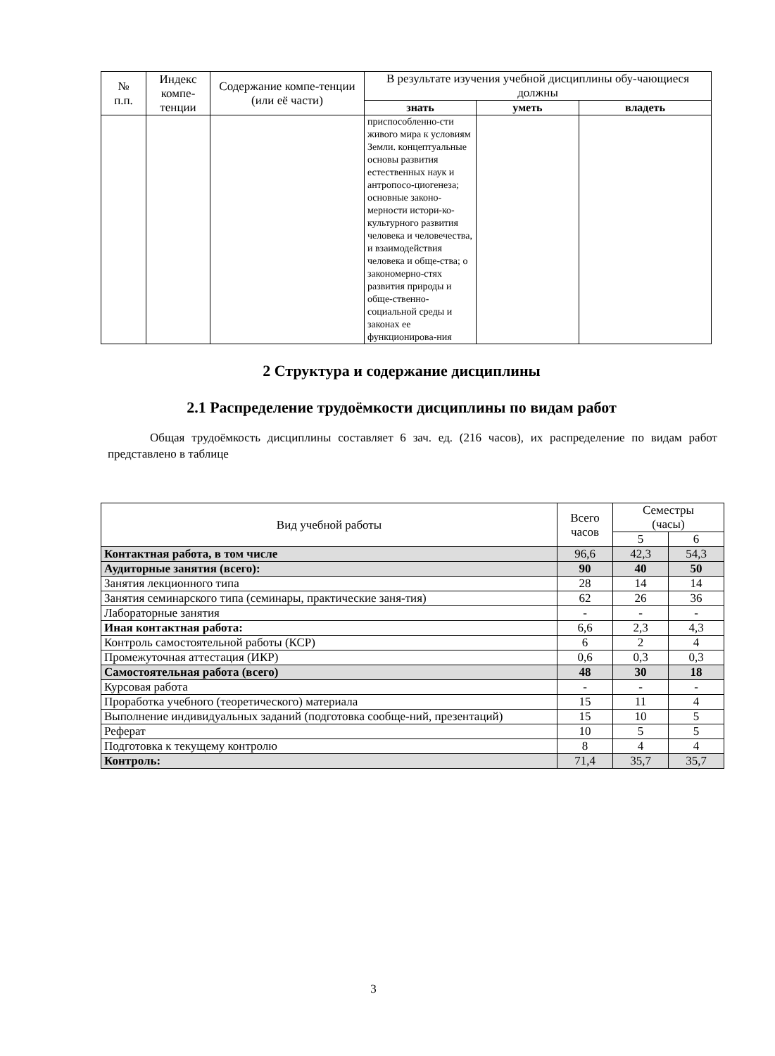| № п.п. | Индекс компе-тенции | Содержание компе-тенции (или её части) | В результате изучения учебной дисциплины обу-чающиеся должны | | |
| --- | --- | --- | --- | --- | --- |
| | | | знать | уметь | владеть |
| | | | приспособленно-сти живого мира к условиям Земли. концептуальные основы развития естественных наук и антропосо-циогенеза; основные законо-мерности истори-ко-культурного развития человека и человечества, и взаимодействия человека и обще-ства; о закономерно-стях развития природы и обще-ственно-социальной среды и законах ее функционирова-ния | | |
2 Структура и содержание дисциплины
2.1 Распределение трудоёмкости дисциплины по видам работ
Общая трудоёмкость дисциплины составляет 6 зач. ед. (216 часов), их распределение по видам работ представлено в таблице
| Вид учебной работы | Всего часов | Семестры (часы) | |
| | | 5 | 6 |
| Контактная работа, в том числе | 96,6 | 42,3 | 54,3 |
| Аудиторные занятия (всего): | 90 | 40 | 50 |
| Занятия лекционного типа | 28 | 14 | 14 |
| Занятия семинарского типа (семинары, практические заня-тия) | 62 | 26 | 36 |
| Лабораторные занятия | - | - | - |
| Иная контактная работа: | 6,6 | 2,3 | 4,3 |
| Контроль самостоятельной работы (КСР) | 6 | 2 | 4 |
| Промежуточная аттестация (ИКР) | 0,6 | 0,3 | 0,3 |
| Самостоятельная работа (всего) | 48 | 30 | 18 |
| Курсовая работа | - | - | - |
| Проработка учебного (теоретического) материала | 15 | 11 | 4 |
| Выполнение индивидуальных заданий (подготовка сообще-ний, презентаций) | 15 | 10 | 5 |
| Реферат | 10 | 5 | 5 |
| Подготовка к текущему контролю | 8 | 4 | 4 |
| Контроль: | 71,4 | 35,7 | 35,7 |
3